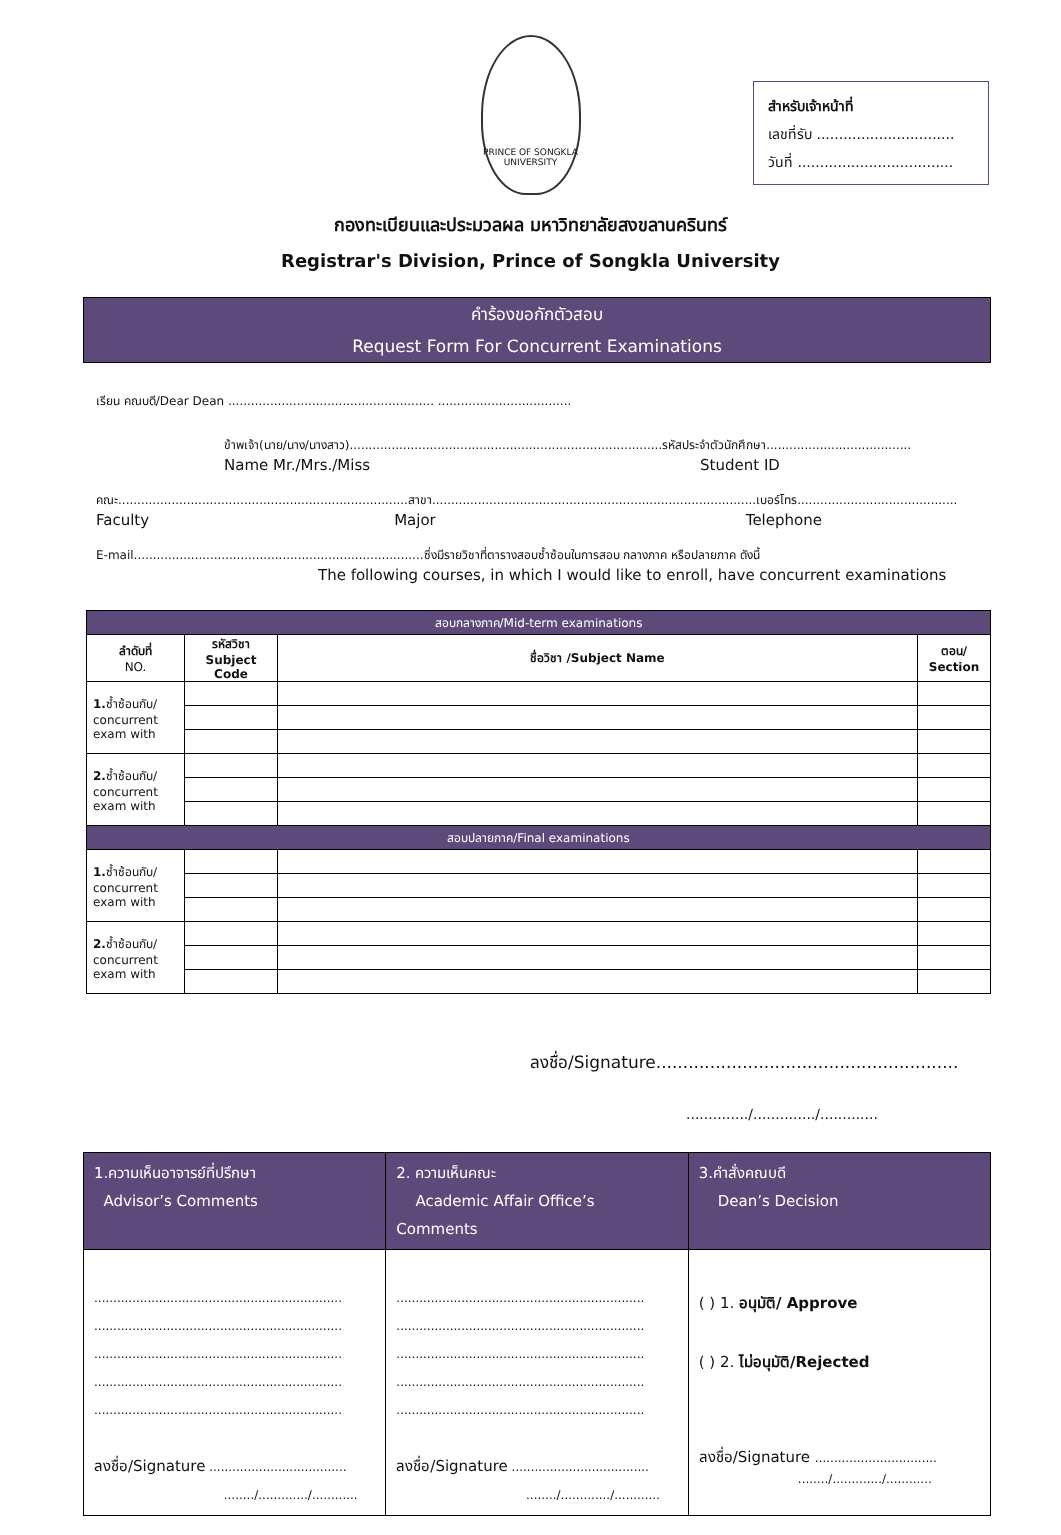สำหรับเจ้าหน้าที่
เลขที่รับ ...............................
วันที่ ...................................
PRINCE OF SONGKLA UNIVERSITY
กองทะเบียนและประมวลผล มหาวิทยาลัยสงขลานครินทร์
Registrar's Division, Prince of Songkla University
คำร้องขอกักตัวสอบ
Request Form For Concurrent Examinations
เรียน คณบดี/Dear Dean ...................................................... ...................................
ข้าพเจ้า(นาย/นาง/นางสาว)..................................................................................รหัสประจำตัวนักศึกษา......................................
Name Mr./Mrs./Miss Student ID
คณะ............................................................................สาขา.....................................................................................เบอร์โทร..........................................
Faculty Major Telephone
E-mail............................................................................ซึ่งมีรายวิชาที่ตารางสอบซ้ำซ้อนในการสอบ กลางภาค หรือปลายภาค ดังนี้
The following courses, in which I would like to enroll, have concurrent examinations
| สอบกลางภาค/Mid-term examinations | | | |
| --- | --- | --- | --- |
| ลำดับที่ NO. | รหัสวิชา Subject Code | ชื่อวิชา /Subject Name | ตอน/ Section |
| 1. ซ้ำซ้อนกับ/ concurrent exam with | | | |
| 2. ซ้ำซ้อนกับ/ concurrent exam with | | | |
| สอบปลายภาค/Final examinations | | | |
| 1. ซ้ำซ้อนกับ/ concurrent exam with | | | |
| 2. ซ้ำซ้อนกับ/ concurrent exam with | | | |
ลงชื่อ/Signature........................................................
............../............../.............
| 1.ความเห็นอาจารย์ที่ปรึกษา Advisor’s Comments | 2. ความเห็นคณะ Academic Affair Office’s Comments | 3.คำสั่งคณบดี Dean’s Decision |
| ................................................................. ................................................................. ................................................................. ................................................................. ................................................................. ลงชื่อ/Signature .................................... ......../............./............ | ................................................................. ................................................................. ................................................................. ................................................................. ................................................................. ลงชื่อ/Signature .................................... ......../............./............ | ( ) 1. อนุมัติ/ Approve ( ) 2. ไม่อนุมัติ/Rejected ลงชื่อ/Signature ................................ ......../............./............ |